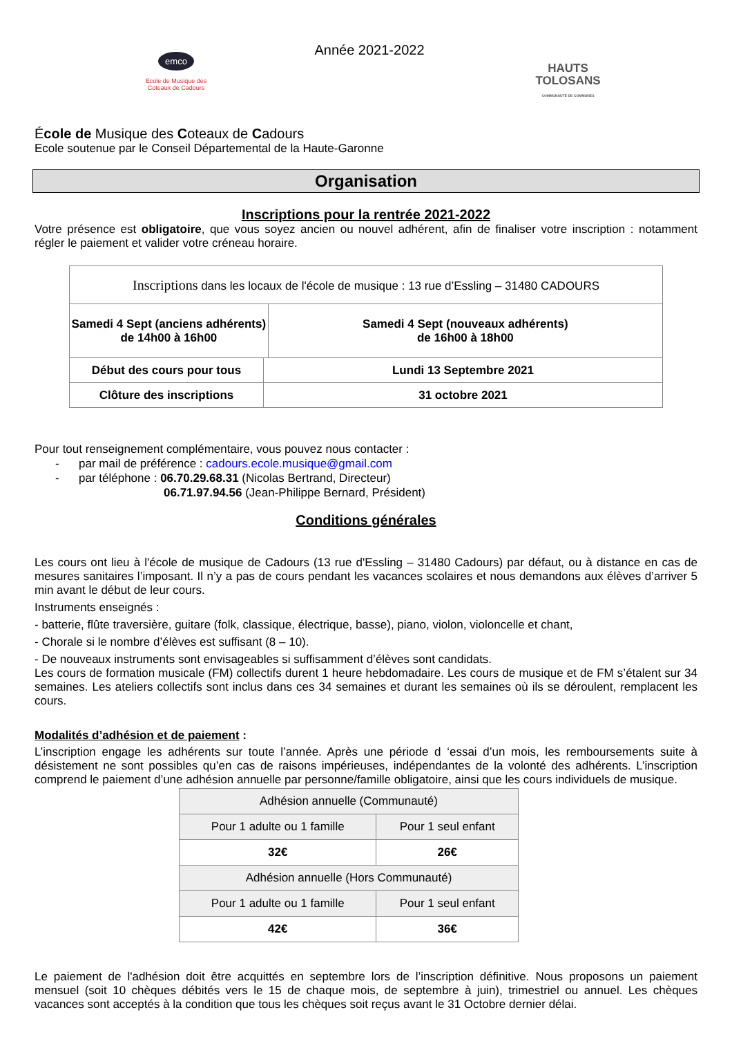emco
Ecole de Musique des
Coteaux de Cadours
Année 2021-2022
HAUTS
TOLOSANS
COMMUNAUTÉ DE COMMUNES
École de Musique des Coteaux de Cadours
Ecole soutenue par le Conseil Départemental de la Haute-Garonne
Organisation
Inscriptions pour la rentrée 2021-2022
Votre présence est obligatoire, que vous soyez ancien ou nouvel adhérent, afin de finaliser votre inscription : notamment régler le paiement et valider votre créneau horaire.
| Inscriptions dans les locaux de l'école de musique : 13 rue d’Essling – 31480 CADOURS | | |
| Samedi 4 Sept (anciens adhérents) de 14h00 à 16h00 | | Samedi 4 Sept (nouveaux adhérents) de 16h00 à 18h00 |
| Début des cours pour tous | Lundi 13 Septembre 2021 | |
| Clôture des inscriptions | 31 octobre 2021 | |
Pour tout renseignement complémentaire, vous pouvez nous contacter :
- par mail de préférence : cadours.ecole.musique@gmail.com
- par téléphone : 06.70.29.68.31 (Nicolas Bertrand, Directeur)
06.71.97.94.56 (Jean-Philippe Bernard, Président)
Conditions générales
Les cours ont lieu à l'école de musique de Cadours (13 rue d'Essling – 31480 Cadours) par défaut, ou à distance en cas de mesures sanitaires l’imposant. Il n’y a pas de cours pendant les vacances scolaires et nous demandons aux élèves d’arriver 5 min avant le début de leur cours.
Instruments enseignés :
- batterie, flûte traversière, guitare (folk, classique, électrique, basse), piano, violon, violoncelle et chant,
- Chorale si le nombre d’élèves est suffisant (8 – 10).
- De nouveaux instruments sont envisageables si suffisamment d’élèves sont candidats.
Les cours de formation musicale (FM) collectifs durent 1 heure hebdomadaire. Les cours de musique et de FM s’étalent sur 34 semaines. Les ateliers collectifs sont inclus dans ces 34 semaines et durant les semaines où ils se déroulent, remplacent les cours.
Modalités d’adhésion et de paiement :
L’inscription engage les adhérents sur toute l’année. Après une période d ‘essai d’un mois, les remboursements suite à désistement ne sont possibles qu’en cas de raisons impérieuses, indépendantes de la volonté des adhérents. L’inscription comprend le paiement d’une adhésion annuelle par personne/famille obligatoire, ainsi que les cours individuels de musique.
| Adhésion annuelle (Communauté) | |
| Pour 1 adulte ou 1 famille | Pour 1 seul enfant |
| 32€ | 26€ |
| Adhésion annuelle (Hors Communauté) | |
| Pour 1 adulte ou 1 famille | Pour 1 seul enfant |
| 42€ | 36€ |
Le paiement de l'adhésion doit être acquittés en septembre lors de l’inscription définitive. Nous proposons un paiement mensuel (soit 10 chèques débités vers le 15 de chaque mois, de septembre à juin), trimestriel ou annuel. Les chèques vacances sont acceptés à la condition que tous les chèques soit reçus avant le 31 Octobre dernier délai.